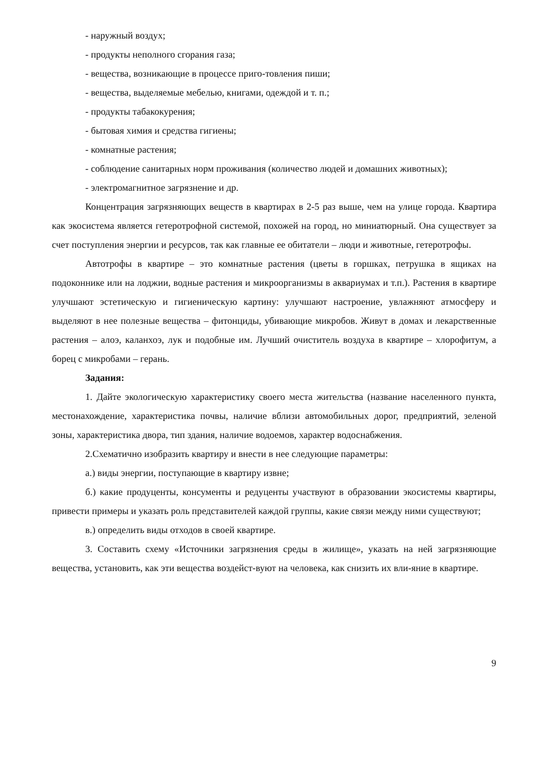- наружный воздух;
- продукты неполного сгорания газа;
- вещества, возникающие в процессе приго-товления пиши;
- вещества, выделяемые мебелью, книгами, одеждой и т. п.;
- продукты табакокурения;
- бытовая химия и средства гигиены;
- комнатные растения;
- соблюдение санитарных норм проживания (количество людей и домашних животных);
- электромагнитное загрязнение и др.
Концентрация загрязняющих веществ в квартирах в 2-5 раз выше, чем на улице города. Квартира как экосистема является гетеротрофной системой, похожей на город, но миниатюрный. Она существует за счет поступления энергии и ресурсов, так как главные ее обитатели – люди и животные, гетеротрофы.
Автотрофы в квартире – это комнатные растения (цветы в горшках, петрушка в ящиках на подоконнике или на лоджии, водные растения и микроорганизмы в аквариумах и т.п.). Растения в квартире улучшают эстетическую и гигиеническую картину: улучшают настроение, увлажняют атмосферу и выделяют в нее полезные вещества – фитонциды, убивающие микробов. Живут в домах и лекарственные растения – алоэ, каланхоэ, лук и подобные им. Лучший очиститель воздуха в квартире – хлорофитум, а борец с микробами – герань.
Задания:
1. Дайте экологическую характеристику своего места жительства (название населенного пункта, местонахождение, характеристика почвы, наличие вблизи автомобильных дорог, предприятий, зеленой зоны, характеристика двора, тип здания, наличие водоемов, характер водоснабжения.
2.Схематично изобразить квартиру и внести в нее следующие параметры:
а.) виды энергии, поступающие в квартиру извне;
б.) какие продуценты, консументы и редуценты участвуют в образовании экосистемы квартиры, привести примеры и указать роль представителей каждой группы, какие связи между ними существуют;
в.) определить виды отходов в своей квартире.
3. Составить схему «Источники загрязнения среды в жилище», указать на ней загрязняющие вещества, установить, как эти вещества воздейст-вуют на человека, как снизить их вли-яние в квартире.
9